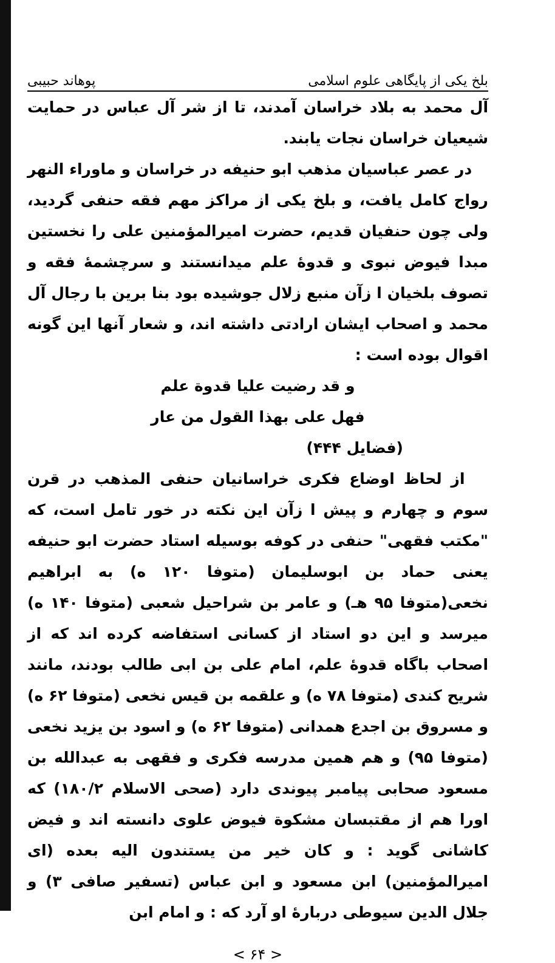بلخ یکی از پایگاهی علوم اسلامی پوهاند حبیبی
آل محمد به بلاد خراسان آمدند، تا از شر آل عباس در حمایت شیعیان خراسان نجات یابند.
در عصر عباسیان مذهب ابو حنیفه در خراسان و ماوراء النهر رواج کامل یافت، و بلخ یکی از مراکز مهم فقه حنفی گردید، ولی چون حنفیان قدیم، حضرت امیرالمؤمنین علی را نخستین مبدا فیوض نبوی و قدوهٔ علم میدانستند و سرچشمهٔ فقه و تصوف بلخیان ا زآن منبع زلال جوشیده بود بنا برین با رجال آل محمد و اصحاب ایشان ارادتی داشته اند، و شعار آنها این گونه اقوال بوده است :
و قد رضیت علیا قدوة علم
فهل علی بهذا القول من عار
(فضایل ۴۴۴)
از لحاظ اوضاع فکری خراسانیان حنفی المذهب در قرن سوم و چهارم و پیش ا زآن این نکته در خور تامل است، که "مکتب فقهی" حنفی در کوفه بوسیله استاد حضرت ابو حنیفه یعنی حماد بن ابوسلیمان (متوفا ۱۲۰ ه) به ابراهیم نخعی(متوفا ۹۵ هـ) و عامر بن شراحیل شعبی (متوفا ۱۴۰ ه) میرسد و این دو استاد از کسانی استفاضه کرده اند که از اصحاب باگاه قدوهٔ علم، امام علی بن ابی طالب بودند، مانند شریح کندی (متوفا ۷۸ ه) و علقمه بن قیس نخعی (متوفا ۶۲ ه) و مسروق بن اجدع همدانی (متوفا ۶۲ ه) و اسود بن یزید نخعی (متوفا ۹۵) و هم همین مدرسه فکری و فقهی به عبدالله بن مسعود صحابی پیامبر پیوندی دارد (صحی الاسلام ۱۸۰/۲) که اورا هم از مقتبسان مشکوة فیوض علوی دانسته اند و فیض کاشانی گوید : و کان خیر من یستندون الیه بعده (ای امیرالمؤمنین) ابن مسعود و ابن عباس (تسفیر صافی ۳) و جلال الدین سیوطی دربارهٔ او آرد که : و امام ابن
< ۶۴ >